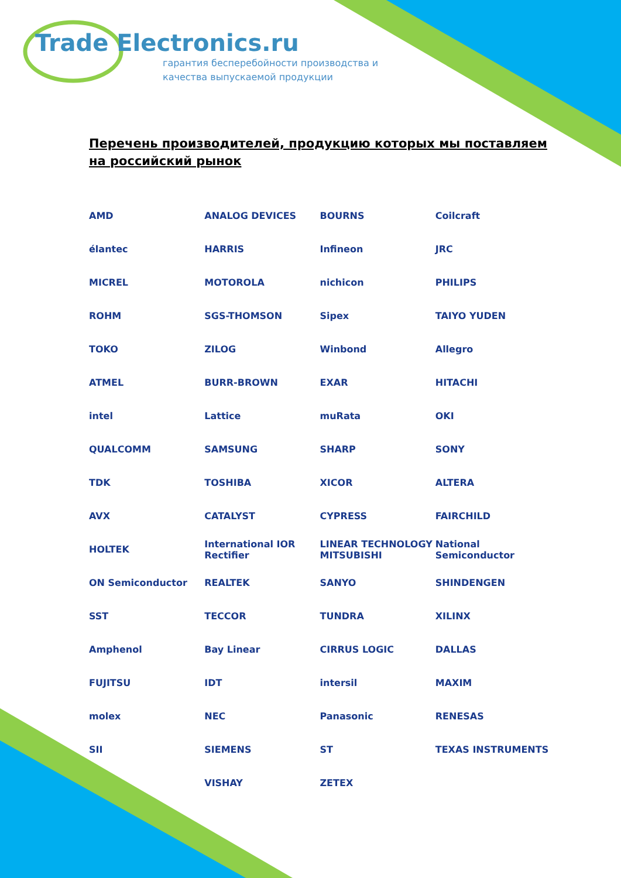Trade Electronics.ru
гарантия бесперебойности производства и
качества выпускаемой продукции
Перечень производителей, продукцию которых мы поставляем на российский рынок
AMD
ANALOG DEVICES
BOURNS
Coilcraft
élantec
HARRIS
Infineon
JRC
MICREL
MOTOROLA
nichicon
PHILIPS
ROHM
SGS-THOMSON
Sipex
TAIYO YUDEN
TOKO
ZILOG
Winbond
Allegro
ATMEL
BURR-BROWN
EXAR
HITACHI
intel
Lattice
muRata
OKI
QUALCOMM
SAMSUNG
SHARP
SONY
TDK
TOSHIBA
XICOR
ALTERA
AVX
CATALYST
CYPRESS
FAIRCHILD
HOLTEK
International IOR Rectifier
LINEAR TECHNOLOGY MITSUBISHI
National Semiconductor
ON Semiconductor
REALTEK
SANYO
SHINDENGEN
SST
TECCOR
TUNDRA
XILINX
Amphenol
Bay Linear
CIRRUS LOGIC
DALLAS
FUJITSU
IDT
intersil
MAXIM
molex
NEC
Panasonic
RENESAS
SII
SIEMENS
ST
TEXAS INSTRUMENTS
VISHAY
ZETEX